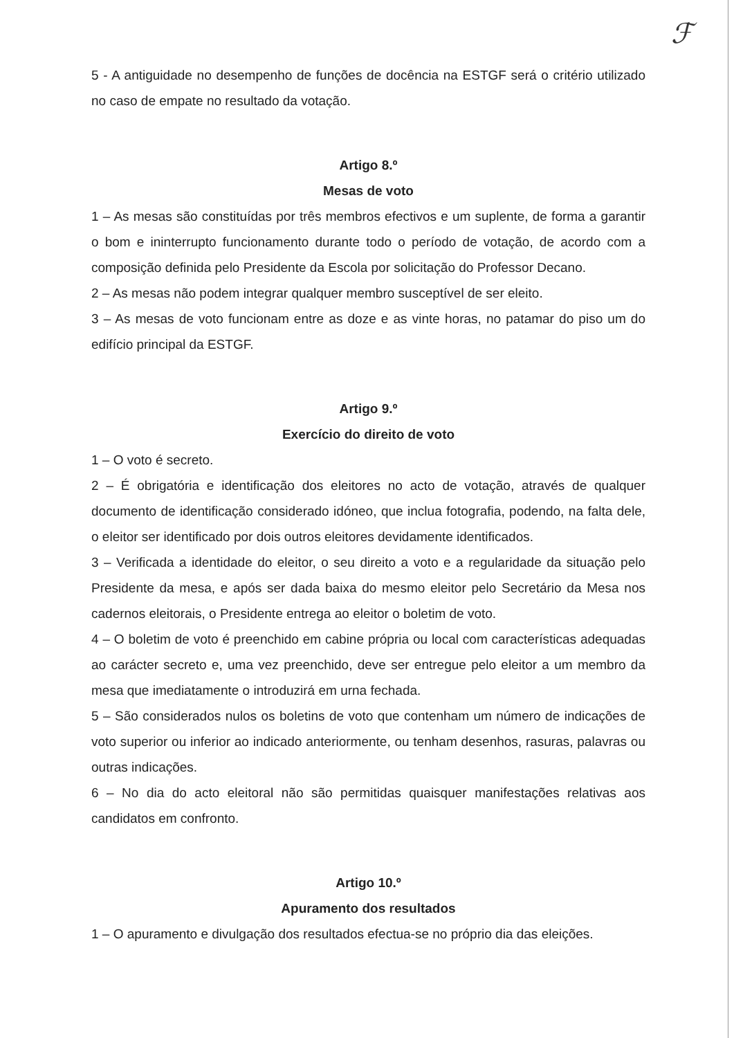ℱ
5 - A antiguidade no desempenho de funções de docência na ESTGF será o critério utilizado no caso de empate no resultado da votação.
Artigo 8.º
Mesas de voto
1 – As mesas são constituídas por três membros efectivos e um suplente, de forma a garantir o bom e ininterrupto funcionamento durante todo o período de votação, de acordo com a composição definida pelo Presidente da Escola por solicitação do Professor Decano.
2 – As mesas não podem integrar qualquer membro susceptível de ser eleito.
3 – As mesas de voto funcionam entre as doze e as vinte horas, no patamar do piso um do edifício principal da ESTGF.
Artigo 9.º
Exercício do direito de voto
1 – O voto é secreto.
2 – É obrigatória e identificação dos eleitores no acto de votação, através de qualquer documento de identificação considerado idóneo, que inclua fotografia, podendo, na falta dele, o eleitor ser identificado por dois outros eleitores devidamente identificados.
3 – Verificada a identidade do eleitor, o seu direito a voto e a regularidade da situação pelo Presidente da mesa, e após ser dada baixa do mesmo eleitor pelo Secretário da Mesa nos cadernos eleitorais, o Presidente entrega ao eleitor o boletim de voto.
4 – O boletim de voto é preenchido em cabine própria ou local com características adequadas ao carácter secreto e, uma vez preenchido, deve ser entregue pelo eleitor a um membro da mesa que imediatamente o introduzirá em urna fechada.
5 – São considerados nulos os boletins de voto que contenham um número de indicações de voto superior ou inferior ao indicado anteriormente, ou tenham desenhos, rasuras, palavras ou outras indicações.
6 – No dia do acto eleitoral não são permitidas quaisquer manifestações relativas aos candidatos em confronto.
Artigo 10.º
Apuramento dos resultados
1 – O apuramento e divulgação dos resultados efectua-se no próprio dia das eleições.